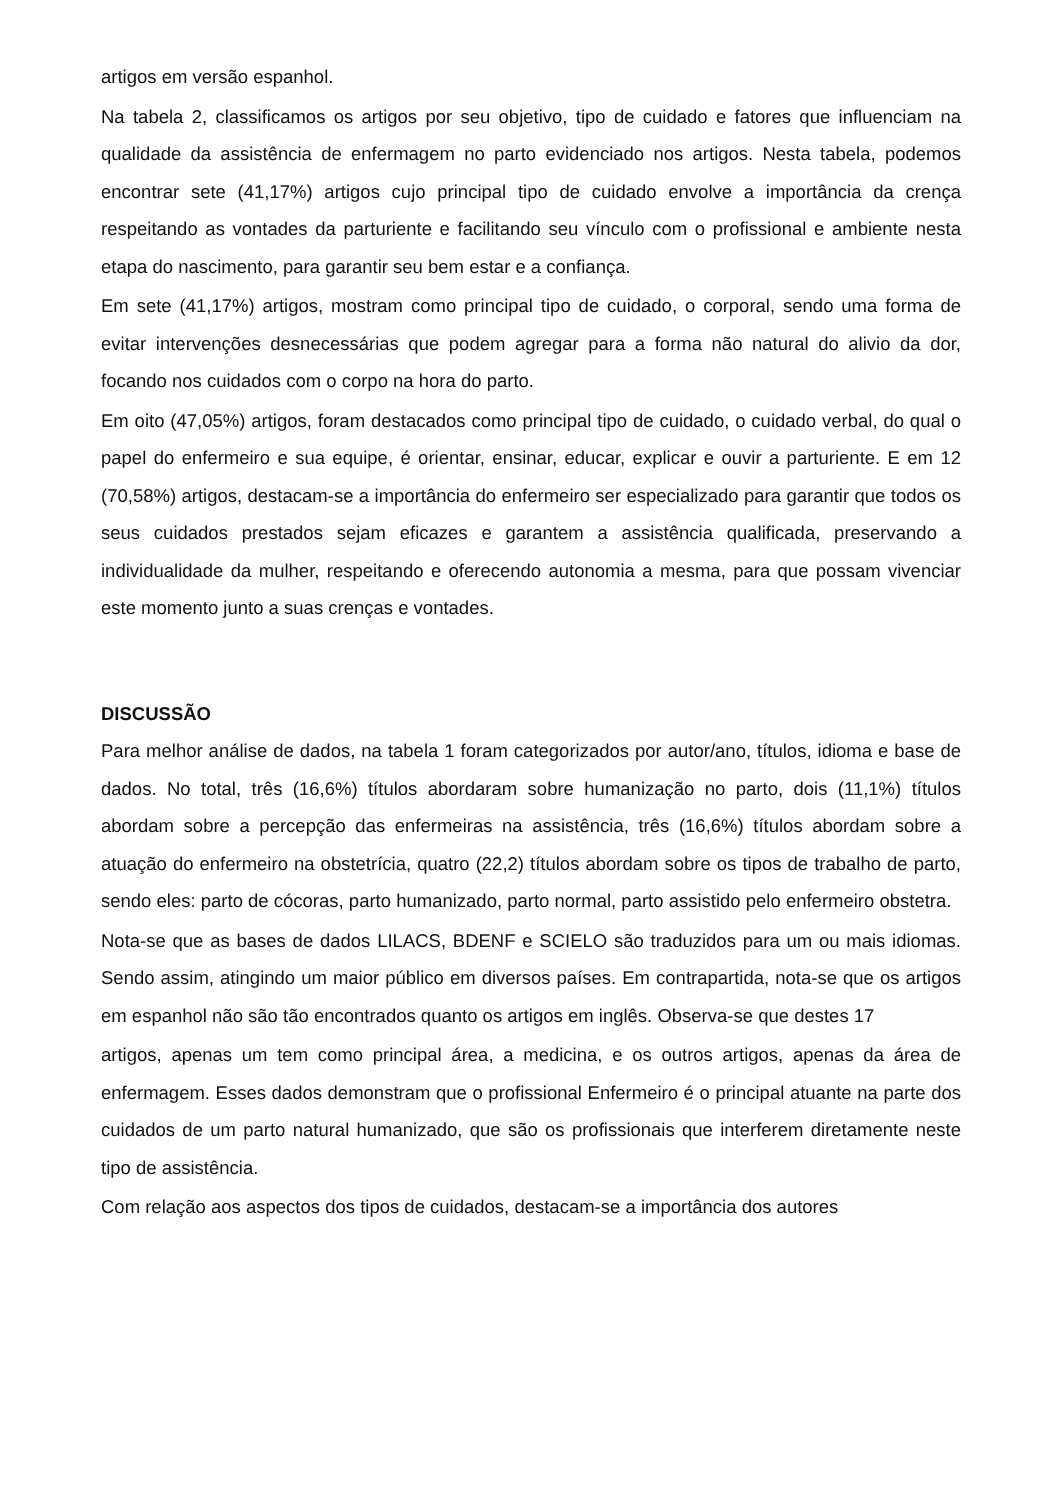artigos em versão espanhol.
Na tabela 2, classificamos os artigos por seu objetivo, tipo de cuidado e fatores que influenciam na qualidade da assistência de enfermagem no parto evidenciado nos artigos. Nesta tabela, podemos encontrar sete (41,17%) artigos cujo principal tipo de cuidado envolve a importância da crença respeitando as vontades da parturiente e facilitando seu vínculo com o profissional e ambiente nesta etapa do nascimento, para garantir seu bem estar e a confiança.
Em sete (41,17%) artigos, mostram como principal tipo de cuidado, o corporal, sendo uma forma de evitar intervenções desnecessárias que podem agregar para a forma não natural do alivio da dor, focando nos cuidados com o corpo na hora do parto.
Em oito (47,05%) artigos, foram destacados como principal tipo de cuidado, o cuidado verbal, do qual o papel do enfermeiro e sua equipe, é orientar, ensinar, educar, explicar e ouvir a parturiente. E em 12 (70,58%) artigos, destacam-se a importância do enfermeiro ser especializado para garantir que todos os seus cuidados prestados sejam eficazes e garantem a assistência qualificada, preservando a individualidade da mulher, respeitando e oferecendo autonomia a mesma, para que possam vivenciar este momento junto a suas crenças e vontades.
DISCUSSÃO
Para melhor análise de dados, na tabela 1 foram categorizados por autor/ano, títulos, idioma e base de dados. No total, três (16,6%) títulos abordaram sobre humanização no parto, dois (11,1%) títulos abordam sobre a percepção das enfermeiras na assistência, três (16,6%) títulos abordam sobre a atuação do enfermeiro na obstetrícia, quatro (22,2) títulos abordam sobre os tipos de trabalho de parto, sendo eles: parto de cócoras, parto humanizado, parto normal, parto assistido pelo enfermeiro obstetra.
Nota-se que as bases de dados LILACS, BDENF e SCIELO são traduzidos para um ou mais idiomas. Sendo assim, atingindo um maior público em diversos países. Em contrapartida, nota-se que os artigos em espanhol não são tão encontrados quanto os artigos em inglês. Observa-se que destes 17
artigos, apenas um tem como principal área, a medicina, e os outros artigos, apenas da área de enfermagem. Esses dados demonstram que o profissional Enfermeiro é o principal atuante na parte dos cuidados de um parto natural humanizado, que são os profissionais que interferem diretamente neste tipo de assistência.
Com relação aos aspectos dos tipos de cuidados, destacam-se a importância dos autores